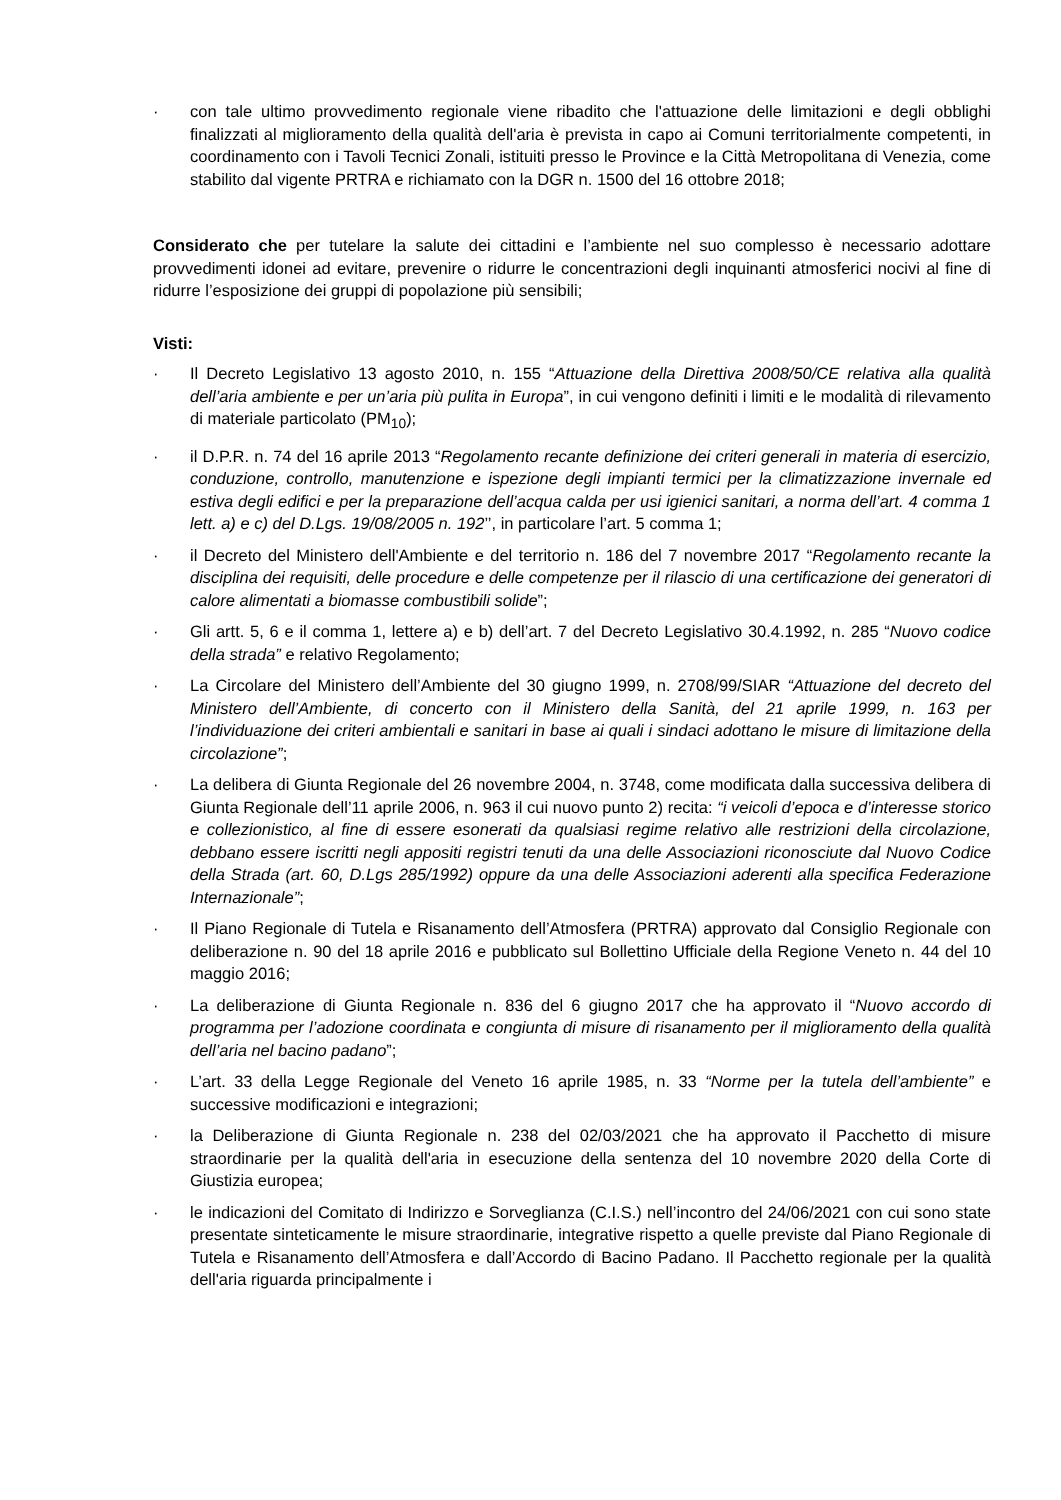· con tale ultimo provvedimento regionale viene ribadito che l'attuazione delle limitazioni e degli obblighi finalizzati al miglioramento della qualità dell'aria è prevista in capo ai Comuni territorialmente competenti, in coordinamento con i Tavoli Tecnici Zonali, istituiti presso le Province e la Città Metropolitana di Venezia, come stabilito dal vigente PRTRA e richiamato con la DGR n. 1500 del 16 ottobre 2018;
Considerato che per tutelare la salute dei cittadini e l’ambiente nel suo complesso è necessario adottare provvedimenti idonei ad evitare, prevenire o ridurre le concentrazioni degli inquinanti atmosferici nocivi al fine di ridurre l’esposizione dei gruppi di popolazione più sensibili;
Visti:
· Il Decreto Legislativo 13 agosto 2010, n. 155 “Attuazione della Direttiva 2008/50/CE relativa alla qualità dell’aria ambiente e per un’aria più pulita in Europa”, in cui vengono definiti i limiti e le modalità di rilevamento di materiale particolato (PM<sub>10</sub>);
· il D.P.R. n. 74 del 16 aprile 2013 “Regolamento recante definizione dei criteri generali in materia di esercizio, conduzione, controllo, manutenzione e ispezione degli impianti termici per la climatizzazione invernale ed estiva degli edifici e per la preparazione dell’acqua calda per usi igienici sanitari, a norma dell’art. 4 comma 1 lett. a) e c) del D.Lgs. 19/08/2005 n. 192’’, in particolare l’art. 5 comma 1;
· il Decreto del Ministero dell'Ambiente e del territorio n. 186 del 7 novembre 2017 “Regolamento recante la disciplina dei requisiti, delle procedure e delle competenze per il rilascio di una certificazione dei generatori di calore alimentati a biomasse combustibili solide”;
· Gli artt. 5, 6 e il comma 1, lettere a) e b) dell’art. 7 del Decreto Legislativo 30.4.1992, n. 285 “Nuovo codice della strada” e relativo Regolamento;
· La Circolare del Ministero dell’Ambiente del 30 giugno 1999, n. 2708/99/SIAR “Attuazione del decreto del Ministero dell’Ambiente, di concerto con il Ministero della Sanità, del 21 aprile 1999, n. 163 per l’individuazione dei criteri ambientali e sanitari in base ai quali i sindaci adottano le misure di limitazione della circolazione”;
· La delibera di Giunta Regionale del 26 novembre 2004, n. 3748, come modificata dalla successiva delibera di Giunta Regionale dell’11 aprile 2006, n. 963 il cui nuovo punto 2) recita: “i veicoli d’epoca e d’interesse storico e collezionistico, al fine di essere esonerati da qualsiasi regime relativo alle restrizioni della circolazione, debbano essere iscritti negli appositi registri tenuti da una delle Associazioni riconosciute dal Nuovo Codice della Strada (art. 60, D.Lgs 285/1992) oppure da una delle Associazioni aderenti alla specifica Federazione Internazionale”;
· Il Piano Regionale di Tutela e Risanamento dell’Atmosfera (PRTRA) approvato dal Consiglio Regionale con deliberazione n. 90 del 18 aprile 2016 e pubblicato sul Bollettino Ufficiale della Regione Veneto n. 44 del 10 maggio 2016;
· La deliberazione di Giunta Regionale n. 836 del 6 giugno 2017 che ha approvato il “Nuovo accordo di programma per l’adozione coordinata e congiunta di misure di risanamento per il miglioramento della qualità dell’aria nel bacino padano”;
· L’art. 33 della Legge Regionale del Veneto 16 aprile 1985, n. 33 “Norme per la tutela dell’ambiente” e successive modificazioni e integrazioni;
· la Deliberazione di Giunta Regionale n. 238 del 02/03/2021 che ha approvato il Pacchetto di misure straordinarie per la qualità dell'aria in esecuzione della sentenza del 10 novembre 2020 della Corte di Giustizia europea;
· le indicazioni del Comitato di Indirizzo e Sorveglianza (C.I.S.) nell’incontro del 24/06/2021 con cui sono state presentate sinteticamente le misure straordinarie, integrative rispetto a quelle previste dal Piano Regionale di Tutela e Risanamento dell’Atmosfera e dall’Accordo di Bacino Padano. Il Pacchetto regionale per la qualità dell'aria riguarda principalmente i